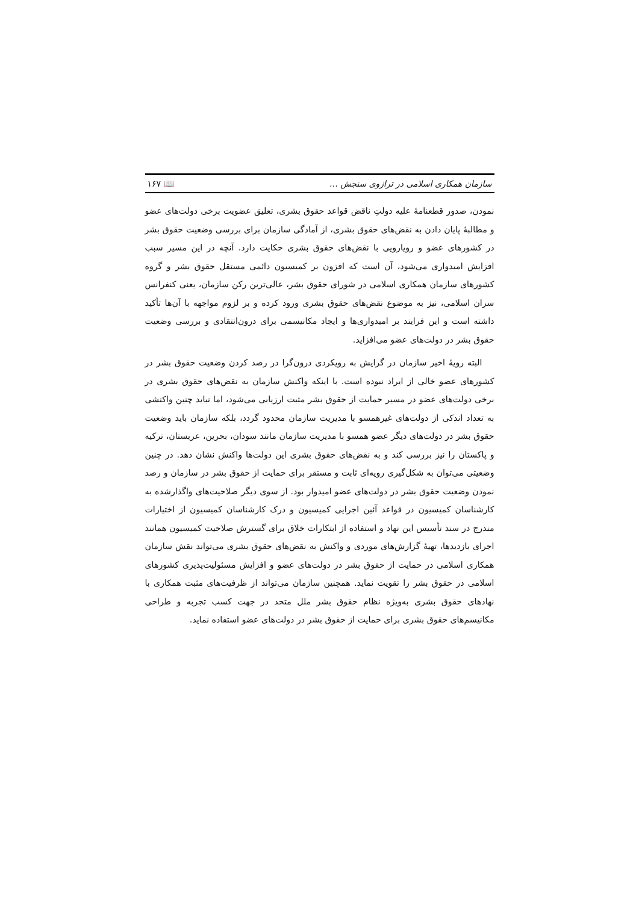سازمان همکاری اسلامی در ترازوی سنجش … 📖 ۱۶۷
نمودن، صدور قطعنامهٔ علیه دولتِ ناقض قواعد حقوق بشری، تعلیق عضویت برخی دولت‌های عضو و مطالبهٔ پایان دادن به نقض‌های حقوق بشری، از آمادگی سازمان برای بررسی وضعیت حقوق بشر در کشورهای عضو و رویارویی با نقض‌های حقوق بشری حکایت دارد. آنچه در این مسیر سبب افزایش امیدواری می‌شود، آن است که افزون بر کمیسیون دائمی مستقل حقوق بشر و گروه کشورهای سازمان همکاری اسلامی در شورای حقوق بشر، عالی‌ترین رکن سازمان، یعنی کنفرانس سران اسلامی، نیز به موضوع نقض‌های حقوق بشری ورود کرده و بر لزوم مواجهه با آن‌ها تأکید داشته است و این فرایند بر امیدواری‌ها و ایجاد مکانیسمی برای درون‌انتقادی و بررسی وضعیت حقوق بشر در دولت‌های عضو می‌افزاید.
البته رویهٔ اخیر سازمان در گرایش به رویکردی درون‌گرا در رصد کردن وضعیت حقوق بشر در کشورهای عضو خالی از ایراد نبوده است. با اینکه واکنش سازمان به نقض‌های حقوق بشری در برخی دولت‌های عضو در مسیر حمایت از حقوق بشر مثبت ارزیابی می‌شود، اما نباید چنین واکنشی به تعداد اندکی از دولت‌های غیرهمسو با مدیریت سازمان محدود گردد، بلکه سازمان باید وضعیت حقوق بشر در دولت‌های دیگر عضو همسو با مدیریت سازمان مانند سودان، بحرین، عربستان، ترکیه و پاکستان را نیز بررسی کند و به نقض‌های حقوق بشری این دولت‌ها واکنش نشان دهد. در چنین وضعیتی می‌توان به شکل‌گیری رویه‌ای ثابت و مستقر برای حمایت از حقوق بشر در سازمان و رصد نمودن وضعیت حقوق بشر در دولت‌های عضو امیدوار بود. از سوی دیگر صلاحیت‌های واگذارشده به کارشناسان کمیسیون در قواعد آئین اجرایی کمیسیون و درک کارشناسان کمیسیون از اختیارات مندرج در سند تأسیس این نهاد و استفاده از ابتکارات خلاق برای گسترش صلاحیت کمیسیون همانند اجرای بازدیدها، تهیهٔ گزارش‌های موردی و واکنش به نقض‌های حقوق بشری می‌تواند نقش سازمان همکاری اسلامی در حمایت از حقوق بشر در دولت‌های عضو و افزایش مسئولیت‌پذیری کشورهای اسلامی در حقوق بشر را تقویت نماید. همچنین سازمان می‌تواند از ظرفیت‌های مثبت همکاری با نهادهای حقوق بشری به‌ویژه نظام حقوق بشر ملل متحد در جهت کسب تجربه و طراحی مکانیسم‌های حقوق بشری برای حمایت از حقوق بشر در دولت‌های عضو استفاده نماید.